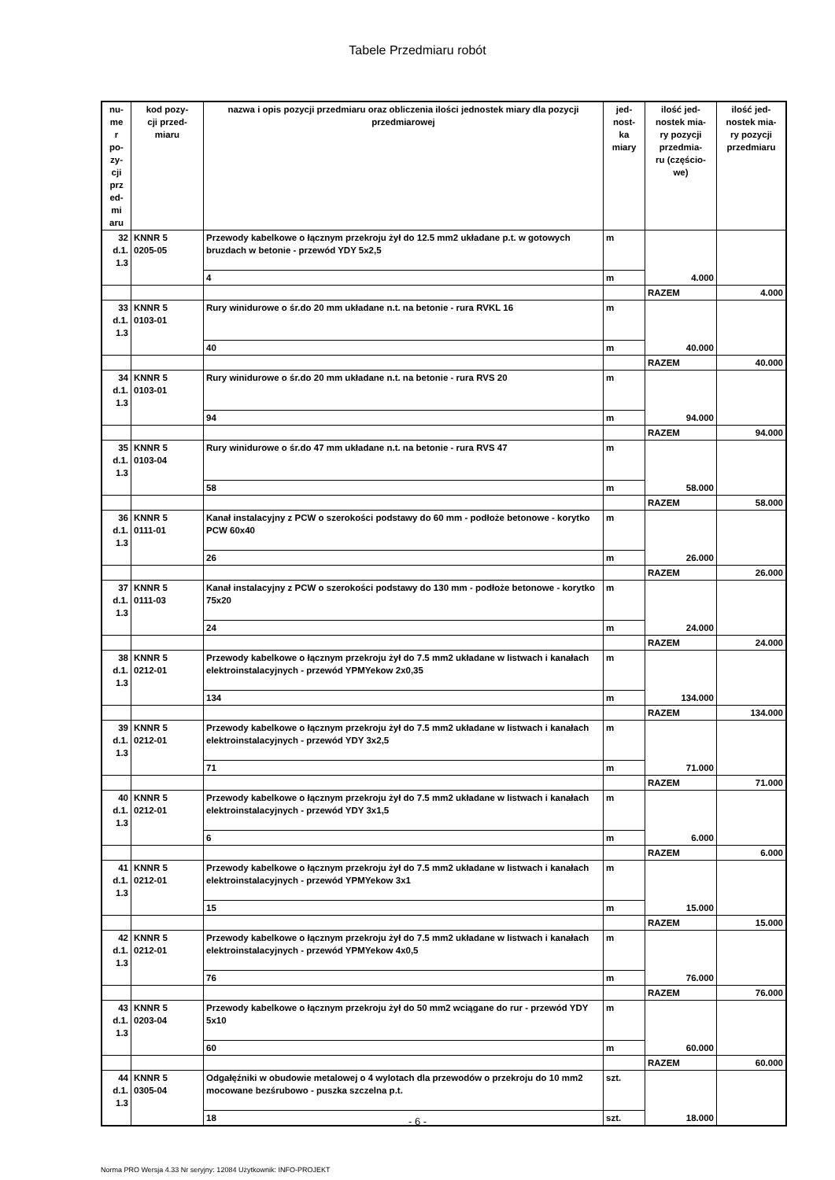Tabele Przedmiaru robót
| nu- me r po- zy- cji prz ed- mi aru | kod pozy- cji przed- miaru | nazwa i opis pozycji przedmiaru oraz obliczenia ilości jednostek miary dla pozycji przedmiarowej | jed- nost- ka miary | ilość jed- nostek mia- ry pozycji przedmia- ru (częścio- we) | ilość jed- nostek mia- ry pozycji przedmiaru |
| --- | --- | --- | --- | --- | --- |
| 32 d.1. 1.3 | KNNR 5 0205-05 | Przewody kabelkowe o łącznym przekroju żył do 12.5 mm2 układane p.t. w gotowych bruzdach w betonie - przewód YDY 5x2,5 | m | 4.000 | |
| | | 4 | m | | |
| | | | | RAZEM | 4.000 |
| 33 d.1. 1.3 | KNNR 5 0103-01 | Rury winidurowe o śr.do 20 mm układane n.t. na betonie - rura RVKL 16 | m | 40.000 | |
| | | 40 | m | | |
| | | | | RAZEM | 40.000 |
| 34 d.1. 1.3 | KNNR 5 0103-01 | Rury winidurowe o śr.do 20 mm układane n.t. na betonie - rura RVS 20 | m | 94.000 | |
| | | 94 | m | | |
| | | | | RAZEM | 94.000 |
| 35 d.1. 1.3 | KNNR 5 0103-04 | Rury winidurowe o śr.do 47 mm układane n.t. na betonie - rura RVS 47 | m | 58.000 | |
| | | 58 | m | | |
| | | | | RAZEM | 58.000 |
| 36 d.1. 1.3 | KNNR 5 0111-01 | Kanał instalacyjny z PCW o szerokości podstawy do 60 mm - podłoże betonowe - korytko PCW 60x40 | m | 26.000 | |
| | | 26 | m | | |
| | | | | RAZEM | 26.000 |
| 37 d.1. 1.3 | KNNR 5 0111-03 | Kanał instalacyjny z PCW o szerokości podstawy do 130 mm - podłoże betonowe - korytko 75x20 | m | 24.000 | |
| | | 24 | m | | |
| | | | | RAZEM | 24.000 |
| 38 d.1. 1.3 | KNNR 5 0212-01 | Przewody kabelkowe o łącznym przekroju żył do 7.5 mm2 układane w listwach i kanałach elektroinstalacyjnych - przewód YPMYekow 2x0,35 | m | 134.000 | |
| | | 134 | m | | |
| | | | | RAZEM | 134.000 |
| 39 d.1. 1.3 | KNNR 5 0212-01 | Przewody kabelkowe o łącznym przekroju żył do 7.5 mm2 układane w listwach i kanałach elektroinstalacyjnych - przewód YDY 3x2,5 | m | 71.000 | |
| | | 71 | m | | |
| | | | | RAZEM | 71.000 |
| 40 d.1. 1.3 | KNNR 5 0212-01 | Przewody kabelkowe o łącznym przekroju żył do 7.5 mm2 układane w listwach i kanałach elektroinstalacyjnych - przewód YDY 3x1,5 | m | 6.000 | |
| | | 6 | m | | |
| | | | | RAZEM | 6.000 |
| 41 d.1. 1.3 | KNNR 5 0212-01 | Przewody kabelkowe o łącznym przekroju żył do 7.5 mm2 układane w listwach i kanałach elektroinstalacyjnych - przewód YPMYekow 3x1 | m | 15.000 | |
| | | 15 | m | | |
| | | | | RAZEM | 15.000 |
| 42 d.1. 1.3 | KNNR 5 0212-01 | Przewody kabelkowe o łącznym przekroju żył do 7.5 mm2 układane w listwach i kanałach elektroinstalacyjnych - przewód YPMYekow 4x0,5 | m | 76.000 | |
| | | 76 | m | | |
| | | | | RAZEM | 76.000 |
| 43 d.1. 1.3 | KNNR 5 0203-04 | Przewody kabelkowe o łącznym przekroju żył do 50 mm2 wciągane do rur - przewód YDY 5x10 | m | 60.000 | |
| | | 60 | m | | |
| | | | | RAZEM | 60.000 |
| 44 d.1. 1.3 | KNNR 5 0305-04 | Odgałęźniki w obudowie metalowej o 4 wylotach dla przewodów o przekroju do 10 mm2 mocowane bezśrubowo - puszka szczelna p.t. | szt. | 18.000 | |
| | | 18 | szt. | | |
- 6 -
Norma PRO Wersja 4.33 Nr seryjny: 12084 Użytkownik: INFO-PROJEKT